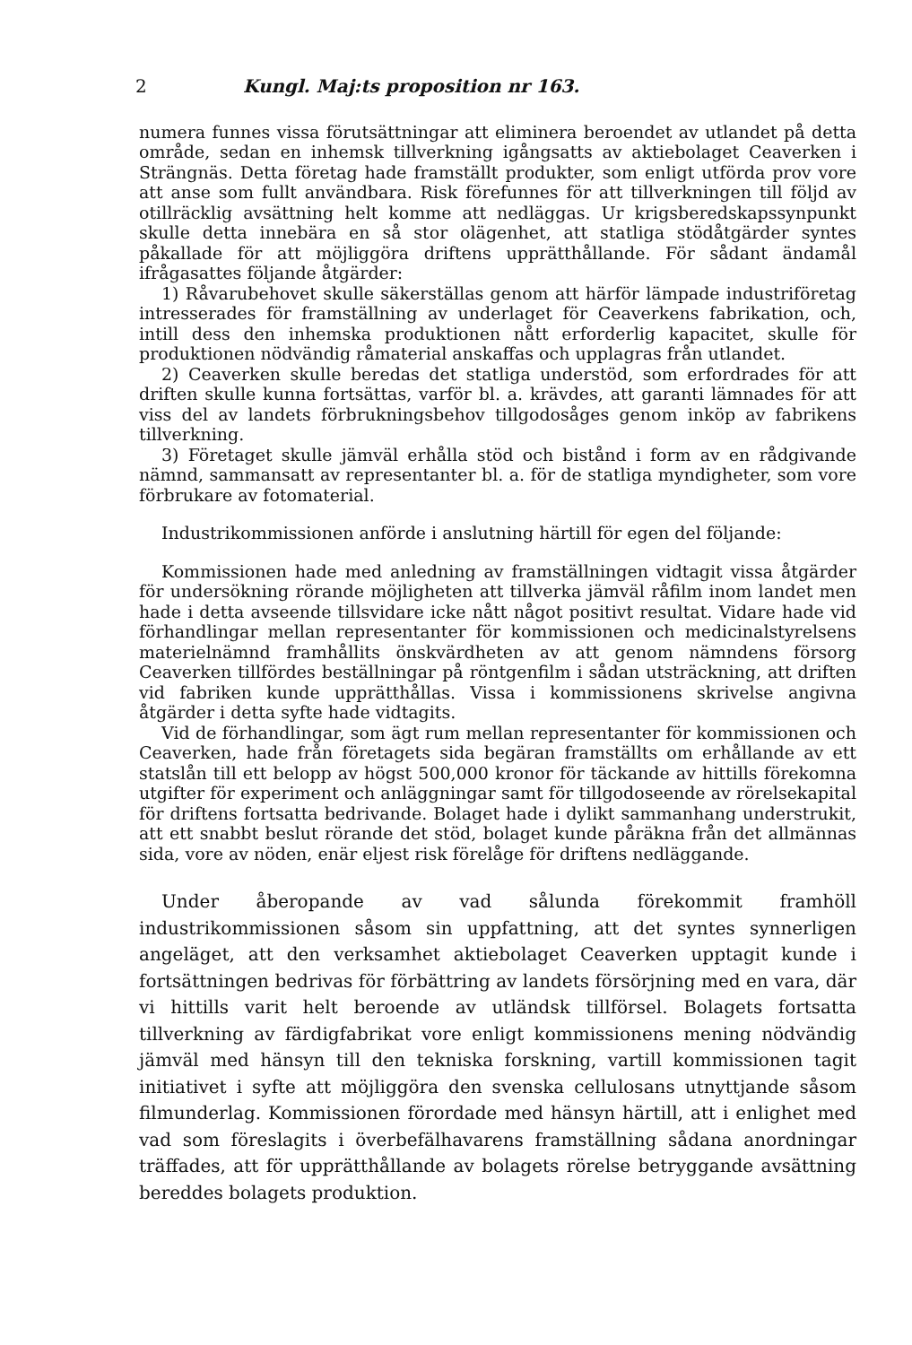2 Kungl. Maj:ts proposition nr 163.
numera funnes vissa förutsättningar att eliminera beroendet av utlandet på detta område, sedan en inhemsk tillverkning igångsatts av aktiebolaget Ceaverken i Strängnäs. Detta företag hade framställt produkter, som enligt utförda prov vore att anse som fullt användbara. Risk förefunnes för att tillverkningen till följd av otillräcklig avsättning helt komme att nedläggas. Ur krigsberedskapssynpunkt skulle detta innebära en så stor olägenhet, att statliga stödåtgärder syntes påkallade för att möjliggöra driftens upprätthållande. För sådant ändamål ifrågasattes följande åtgärder:
1) Råvarubehovet skulle säkerställas genom att härför lämpade industriföretag intresserades för framställning av underlaget för Ceaverkens fabrikation, och, intill dess den inhemska produktionen nått erforderlig kapacitet, skulle för produktionen nödvändig råmaterial anskaffas och upplagras från utlandet.
2) Ceaverken skulle beredas det statliga understöd, som erfordrades för att driften skulle kunna fortsättas, varför bl. a. krävdes, att garanti lämnades för att viss del av landets förbrukningsbehov tillgodosåges genom inköp av fabrikens tillverkning.
3) Företaget skulle jämväl erhålla stöd och bistånd i form av en rådgivande nämnd, sammansatt av representanter bl. a. för de statliga myndigheter, som vore förbrukare av fotomaterial.
Industrikommissionen anförde i anslutning härtill för egen del följande:
Kommissionen hade med anledning av framställningen vidtagit vissa åtgärder för undersökning rörande möjligheten att tillverka jämväl råfilm inom landet men hade i detta avseende tillsvidare icke nått något positivt resultat. Vidare hade vid förhandlingar mellan representanter för kommissionen och medicinalstyrelsens materielnämnd framhållits önskvärdheten av att genom nämndens försorg Ceaverken tillfördes beställningar på röntgenfilm i sådan utsträckning, att driften vid fabriken kunde upprätthållas. Vissa i kommissionens skrivelse angivna åtgärder i detta syfte hade vidtagits.
Vid de förhandlingar, som ägt rum mellan representanter för kommissionen och Ceaverken, hade från företagets sida begäran framställts om erhållande av ett statslån till ett belopp av högst 500,000 kronor för täckande av hittills förekomna utgifter för experiment och anläggningar samt för tillgodoseende av rörelsekapital för driftens fortsatta bedrivande. Bolaget hade i dylikt sammanhang understrukit, att ett snabbt beslut rörande det stöd, bolaget kunde påräkna från det allmännas sida, vore av nöden, enär eljest risk förelåge för driftens nedläggande.
Under åberopande av vad sålunda förekommit framhöll industrikommissionen såsom sin uppfattning, att det syntes synnerligen angeläget, att den verksamhet aktiebolaget Ceaverken upptagit kunde i fortsättningen bedrivas för förbättring av landets försörjning med en vara, där vi hittills varit helt beroende av utländsk tillförsel. Bolagets fortsatta tillverkning av färdigfabrikat vore enligt kommissionens mening nödvändig jämväl med hänsyn till den tekniska forskning, vartill kommissionen tagit initiativet i syfte att möjliggöra den svenska cellulosans utnyttjande såsom filmunderlag. Kommissionen förordade med hänsyn härtill, att i enlighet med vad som föreslagits i överbefälhavarens framställning sådana anordningar träffades, att för upprätthållande av bolagets rörelse betryggande avsättning bereddes bolagets produktion.